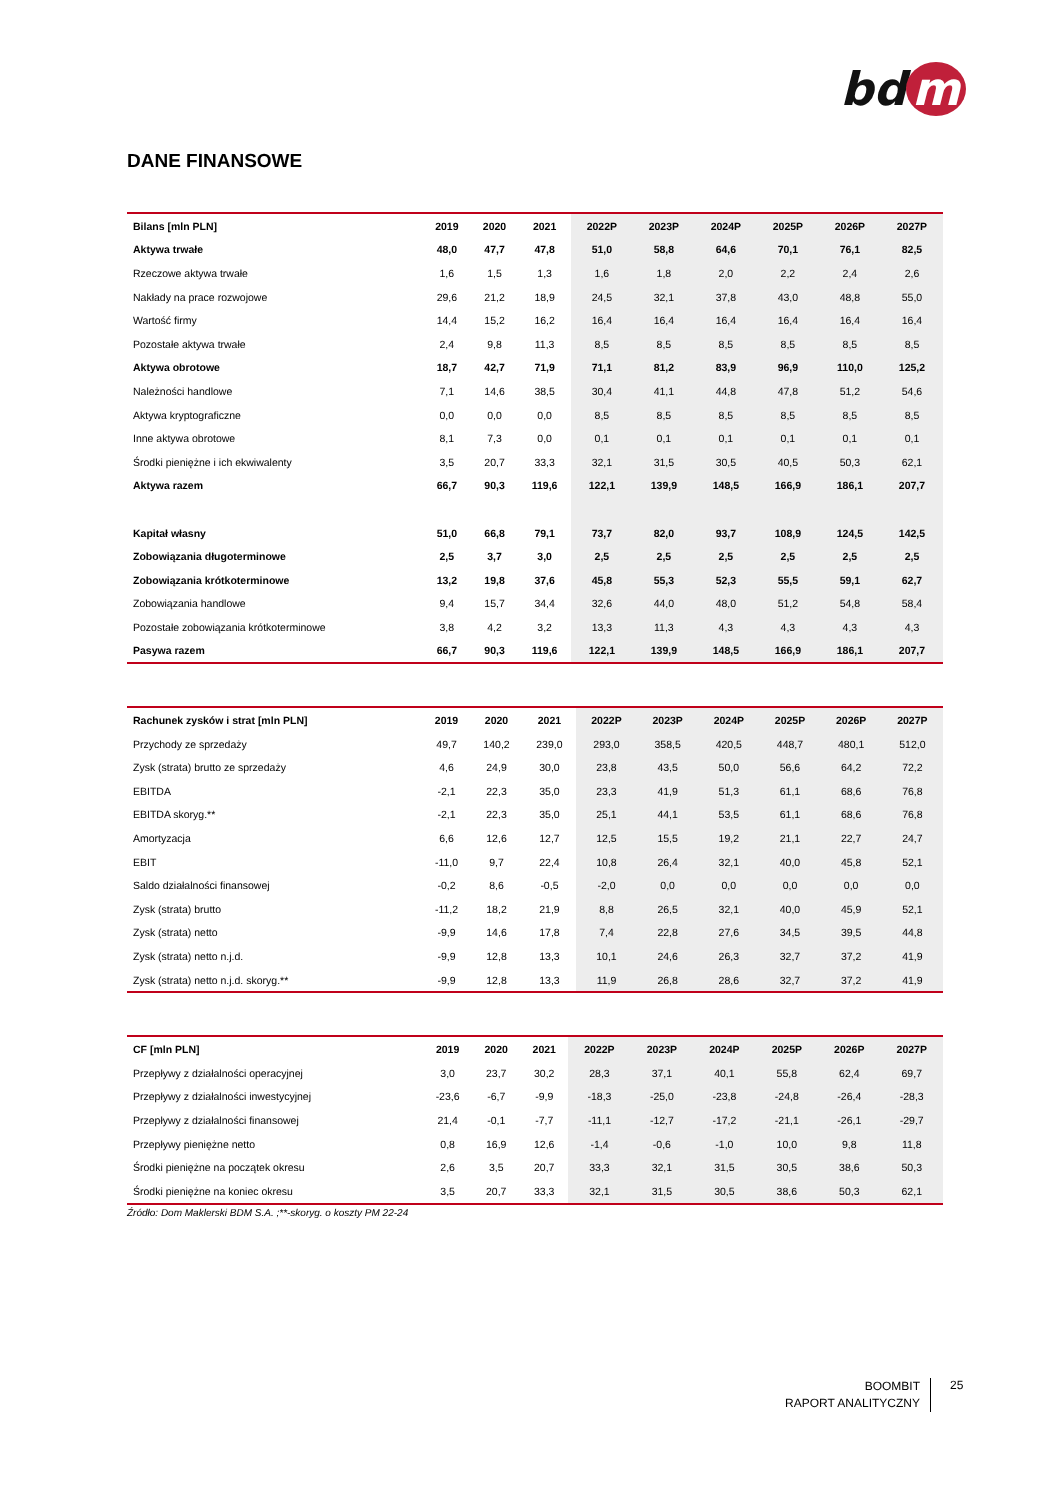bd m
DANE FINANSOWE
| Bilans [mln PLN] | 2019 | 2020 | 2021 | 2022P | 2023P | 2024P | 2025P | 2026P | 2027P |
| --- | --- | --- | --- | --- | --- | --- | --- | --- | --- |
| Aktywa trwałe | 48,0 | 47,7 | 47,8 | 51,0 | 58,8 | 64,6 | 70,1 | 76,1 | 82,5 |
| Rzeczowe aktywa trwałe | 1,6 | 1,5 | 1,3 | 1,6 | 1,8 | 2,0 | 2,2 | 2,4 | 2,6 |
| Nakłady na prace rozwojowe | 29,6 | 21,2 | 18,9 | 24,5 | 32,1 | 37,8 | 43,0 | 48,8 | 55,0 |
| Wartość firmy | 14,4 | 15,2 | 16,2 | 16,4 | 16,4 | 16,4 | 16,4 | 16,4 | 16,4 |
| Pozostałe aktywa trwałe | 2,4 | 9,8 | 11,3 | 8,5 | 8,5 | 8,5 | 8,5 | 8,5 | 8,5 |
| Aktywa obrotowe | 18,7 | 42,7 | 71,9 | 71,1 | 81,2 | 83,9 | 96,9 | 110,0 | 125,2 |
| Należności handlowe | 7,1 | 14,6 | 38,5 | 30,4 | 41,1 | 44,8 | 47,8 | 51,2 | 54,6 |
| Aktywa kryptograficzne | 0,0 | 0,0 | 0,0 | 8,5 | 8,5 | 8,5 | 8,5 | 8,5 | 8,5 |
| Inne aktywa obrotowe | 8,1 | 7,3 | 0,0 | 0,1 | 0,1 | 0,1 | 0,1 | 0,1 | 0,1 |
| Środki pieniężne i ich ekwiwalenty | 3,5 | 20,7 | 33,3 | 32,1 | 31,5 | 30,5 | 40,5 | 50,3 | 62,1 |
| Aktywa razem | 66,7 | 90,3 | 119,6 | 122,1 | 139,9 | 148,5 | 166,9 | 186,1 | 207,7 |
| Kapitał własny | 51,0 | 66,8 | 79,1 | 73,7 | 82,0 | 93,7 | 108,9 | 124,5 | 142,5 |
| Zobowiązania długoterminowe | 2,5 | 3,7 | 3,0 | 2,5 | 2,5 | 2,5 | 2,5 | 2,5 | 2,5 |
| Zobowiązania krótkoterminowe | 13,2 | 19,8 | 37,6 | 45,8 | 55,3 | 52,3 | 55,5 | 59,1 | 62,7 |
| Zobowiązania handlowe | 9,4 | 15,7 | 34,4 | 32,6 | 44,0 | 48,0 | 51,2 | 54,8 | 58,4 |
| Pozostałe zobowiązania krótkoterminowe | 3,8 | 4,2 | 3,2 | 13,3 | 11,3 | 4,3 | 4,3 | 4,3 | 4,3 |
| Pasywa razem | 66,7 | 90,3 | 119,6 | 122,1 | 139,9 | 148,5 | 166,9 | 186,1 | 207,7 |
| Rachunek zysków i strat [mln PLN] | 2019 | 2020 | 2021 | 2022P | 2023P | 2024P | 2025P | 2026P | 2027P |
| --- | --- | --- | --- | --- | --- | --- | --- | --- | --- |
| Przychody ze sprzedaży | 49,7 | 140,2 | 239,0 | 293,0 | 358,5 | 420,5 | 448,7 | 480,1 | 512,0 |
| Zysk (strata) brutto ze sprzedaży | 4,6 | 24,9 | 30,0 | 23,8 | 43,5 | 50,0 | 56,6 | 64,2 | 72,2 |
| EBITDA | -2,1 | 22,3 | 35,0 | 23,3 | 41,9 | 51,3 | 61,1 | 68,6 | 76,8 |
| EBITDA skoryg.** | -2,1 | 22,3 | 35,0 | 25,1 | 44,1 | 53,5 | 61,1 | 68,6 | 76,8 |
| Amortyzacja | 6,6 | 12,6 | 12,7 | 12,5 | 15,5 | 19,2 | 21,1 | 22,7 | 24,7 |
| EBIT | -11,0 | 9,7 | 22,4 | 10,8 | 26,4 | 32,1 | 40,0 | 45,8 | 52,1 |
| Saldo działalności finansowej | -0,2 | 8,6 | -0,5 | -2,0 | 0,0 | 0,0 | 0,0 | 0,0 | 0,0 |
| Zysk (strata) brutto | -11,2 | 18,2 | 21,9 | 8,8 | 26,5 | 32,1 | 40,0 | 45,9 | 52,1 |
| Zysk (strata) netto | -9,9 | 14,6 | 17,8 | 7,4 | 22,8 | 27,6 | 34,5 | 39,5 | 44,8 |
| Zysk (strata) netto n.j.d. | -9,9 | 12,8 | 13,3 | 10,1 | 24,6 | 26,3 | 32,7 | 37,2 | 41,9 |
| Zysk (strata) netto n.j.d. skoryg.** | -9,9 | 12,8 | 13,3 | 11,9 | 26,8 | 28,6 | 32,7 | 37,2 | 41,9 |
| CF [mln PLN] | 2019 | 2020 | 2021 | 2022P | 2023P | 2024P | 2025P | 2026P | 2027P |
| --- | --- | --- | --- | --- | --- | --- | --- | --- | --- |
| Przepływy z działalności operacyjnej | 3,0 | 23,7 | 30,2 | 28,3 | 37,1 | 40,1 | 55,8 | 62,4 | 69,7 |
| Przepływy z działalności inwestycyjnej | -23,6 | -6,7 | -9,9 | -18,3 | -25,0 | -23,8 | -24,8 | -26,4 | -28,3 |
| Przepływy z działalności finansowej | 21,4 | -0,1 | -7,7 | -11,1 | -12,7 | -17,2 | -21,1 | -26,1 | -29,7 |
| Przepływy pieniężne netto | 0,8 | 16,9 | 12,6 | -1,4 | -0,6 | -1,0 | 10,0 | 9,8 | 11,8 |
| Środki pieniężne na początek okresu | 2,6 | 3,5 | 20,7 | 33,3 | 32,1 | 31,5 | 30,5 | 38,6 | 50,3 |
| Środki pieniężne na koniec okresu | 3,5 | 20,7 | 33,3 | 32,1 | 31,5 | 30,5 | 38,6 | 50,3 | 62,1 |
Źródło: Dom Maklerski BDM S.A. ;**-skoryg. o koszty PM 22-24
BOOMBIT
RAPORT ANALITYCZNY
25